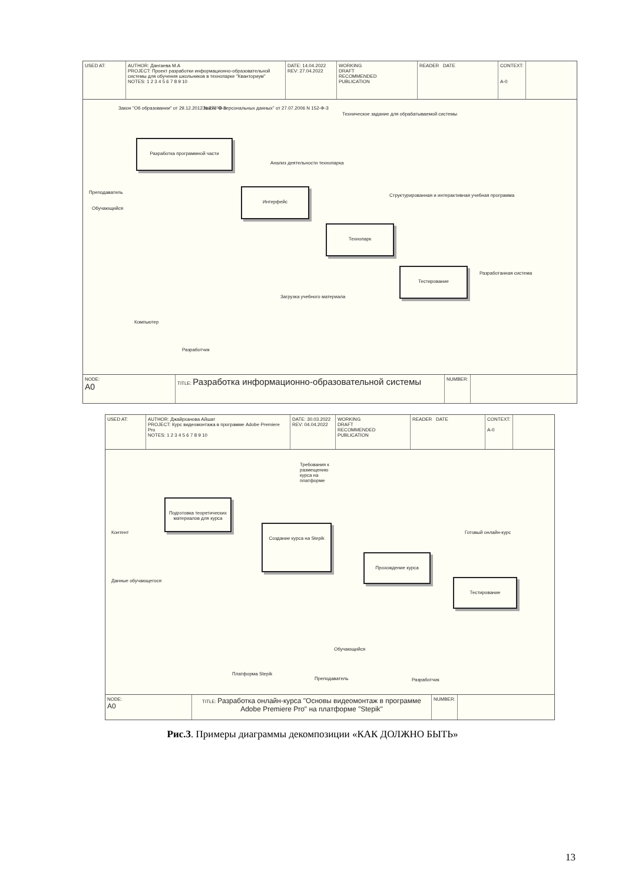USED AT: AUTHOR: Дангаева М.А
PROJECT: Проект разработки информационно-образовательной системы для обучения школьников в технопарке "Кванториум"
NOTES: 1 2 3 4 5 6 7 8 9 10
DATE: 14.04.2022
REV: 27.04.2022
WORKING
DRAFT
RECOMMENDED
PUBLICATION
READER DATE CONTEXT:
A-0
Закон "Об образовании" от 29.12.2012 N 273-Ф-З
Закон "О персональных данных" от 27.07.2006 N 152-Ф-З
Техническое задание для обрабатываемой системы
Разработка программной части
Анализ деятельности технопарка
Преподаватель
Обучающийся
Интерфейс
Структурированная и интерактивная учебная программа
Технопарк
Тестирование
Разработанная система
Загрузка учебного материала
Компьютер
Разработчик
NODE:
A0
TITLE: Разработка информационно-образовательной системы
NUMBER:
USED AT: AUTHOR: Джайрханова Айшат
PROJECT: Курс видеомонтажа в программе Adobe Premiere Pro
NOTES: 1 2 3 4 5 6 7 8 9 10
DATE: 30.03.2022
REV: 04.04.2022
WORKING
DRAFT
RECOMMENDED
PUBLICATION
READER DATE CONTEXT:
A-0
Требования к размещению курса на платформе
Подготовка теоретических материалов для курса
Контент
Создание курса на Stepik
Готовый онлайн-курс
Прохождение курса
Данные обучающегося Тестирование
Обучающийся
Платформа Stepik
Преподаватель Разработчик
NODE:
A0
TITLE: Разработка онлайн-курса "Основы видеомонтаж в программе Adobe Premiere Pro" на платформе "Stepik"
NUMBER:
Рис.3. Примеры диаграммы декомпозиции «КАК ДОЛЖНО БЫТЬ»
13